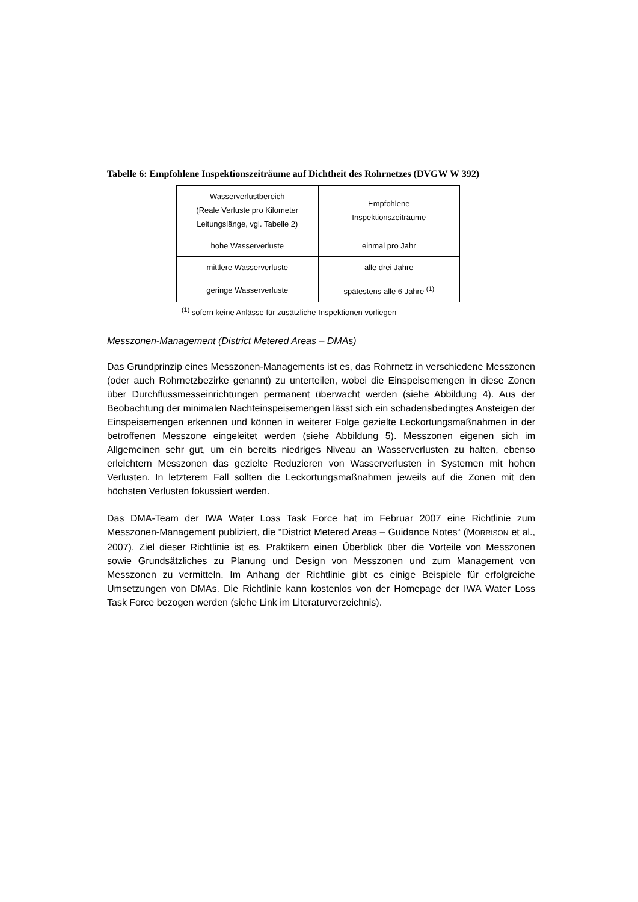Tabelle 6: Empfohlene Inspektionszeiträume auf Dichtheit des Rohrnetzes (DVGW W 392)
| Wasserverlustbereich (Reale Verluste pro Kilometer Leitungslänge, vgl. Tabelle 2) | Empfohlene Inspektionszeiträume |
| hohe Wasserverluste | einmal pro Jahr |
| mittlere Wasserverluste | alle drei Jahre |
| geringe Wasserverluste | spätestens alle 6 Jahre <sup>(1)</sup> |
<sup>(1)</sup> sofern keine Anlässe für zusätzliche Inspektionen vorliegen
Messzonen-Management (District Metered Areas – DMAs)
Das Grundprinzip eines Messzonen-Managements ist es, das Rohrnetz in verschiedene Messzonen (oder auch Rohrnetzbezirke genannt) zu unterteilen, wobei die Einspeisemengen in diese Zonen über Durchflussmesseinrichtungen permanent überwacht werden (siehe Abbildung 4). Aus der Beobachtung der minimalen Nachteinspeisemengen lässt sich ein schadensbedingtes Ansteigen der Einspeisemengen erkennen und können in weiterer Folge gezielte Leckortungsmaßnahmen in der betroffenen Messzone eingeleitet werden (siehe Abbildung 5). Messzonen eigenen sich im Allgemeinen sehr gut, um ein bereits niedriges Niveau an Wasserverlusten zu halten, ebenso erleichtern Messzonen das gezielte Reduzieren von Wasserverlusten in Systemen mit hohen Verlusten. In letzterem Fall sollten die Leckortungsmaßnahmen jeweils auf die Zonen mit den höchsten Verlusten fokussiert werden.
Das DMA-Team der IWA Water Loss Task Force hat im Februar 2007 eine Richtlinie zum Messzonen-Management publiziert, die “District Metered Areas – Guidance Notes“ (MORRISON et al., 2007). Ziel dieser Richtlinie ist es, Praktikern einen Überblick über die Vorteile von Messzonen sowie Grundsätzliches zu Planung und Design von Messzonen und zum Management von Messzonen zu vermitteln. Im Anhang der Richtlinie gibt es einige Beispiele für erfolgreiche Umsetzungen von DMAs. Die Richtlinie kann kostenlos von der Homepage der IWA Water Loss Task Force bezogen werden (siehe Link im Literaturverzeichnis).